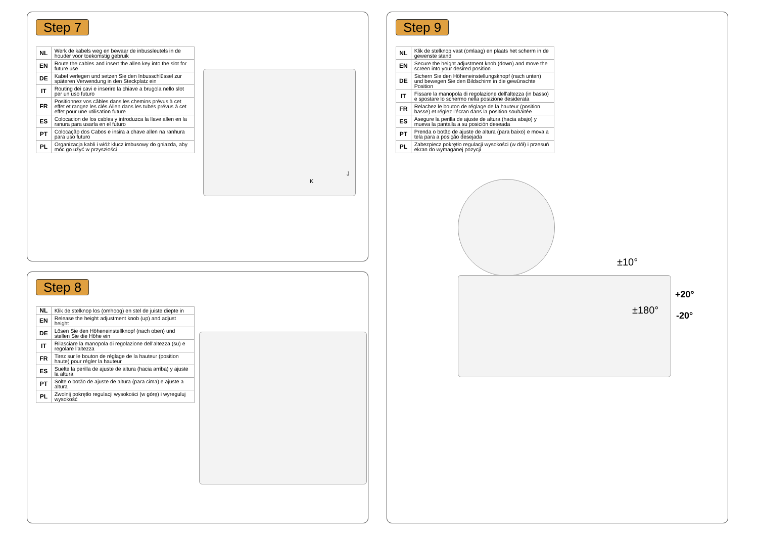Step 7
| NL | Werk de kabels weg en bewaar de inbussleutels in de houder voor toekomstig gebruik |
| EN | Route the cables and insert the allen key into the slot for future use |
| DE | Kabel verlegen und setzen Sie den Inbusschlüssel zur späteren Verwendung in den Steckplatz ein |
| IT | Routing dei cavi e inserire la chiave a brugola nello slot per un uso futuro |
| FR | Positionnez vos câbles dans les chemins prévus à cet effet et rangez les clés Allen dans les tubes prévus à cet effet pour une utilisation future |
| ES | Colocacion de los cables y introduzca la llave allen en la ranura para usarla en el futuro |
| PT | Colocação dos Cabos e insira a chave allen na ranhura para uso futuro |
| PL | Organizacja kabli i włóż klucz imbusowy do gniazda, aby móc go użyć w przyszłości |
K
J
Step 8
| NL | Klik de stelknop los (omhoog) en stel de juiste diepte in |
| EN | Release the height adjustment knob (up) and adjust height |
| DE | Lösen Sie den Höheneinstellknopf (nach oben) und stellen Sie die Höhe ein |
| IT | Rilasciare la manopola di regolazione dell'altezza (su) e regolare l'altezza |
| FR | Tirez sur le bouton de réglage de la hauteur (position haute) pour régler la hauteur |
| ES | Suelte la perilla de ajuste de altura (hacia arriba) y ajuste la altura |
| PT | Solte o botão de ajuste de altura (para cima) e ajuste a altura |
| PL | Zwolnij pokrętło regulacji wysokości (w górę) i wyreguluj wysokość |
Step 9
| NL | Klik de stelknop vast (omlaag) en plaats het scherm in de gewenste stand |
| EN | Secure the height adjustment knob (down) and move the screen into your desired position |
| DE | Sichern Sie den Höheneinstellungsknopf (nach unten) und bewegen Sie den Bildschirm in die gewünschte Position |
| IT | Fissare la manopola di regolazione dell'altezza (in basso) e spostare lo schermo nella posizione desiderata |
| FR | Relachez le bouton de réglage de la hauteur (position basse) et réglez l'écran dans la position souhaitée |
| ES | Asegure la perilla de ajuste de altura (hacia abajo) y mueva la pantalla a su posición deseada |
| PT | Prenda o botão de ajuste de altura (para baixo) e mova a tela para a posição desejada |
| PL | Zabezpiecz pokrętło regulacji wysokości (w dół) i przesuń ekran do wymaganej pozycji |
±10°
±180°
+20°
-20°